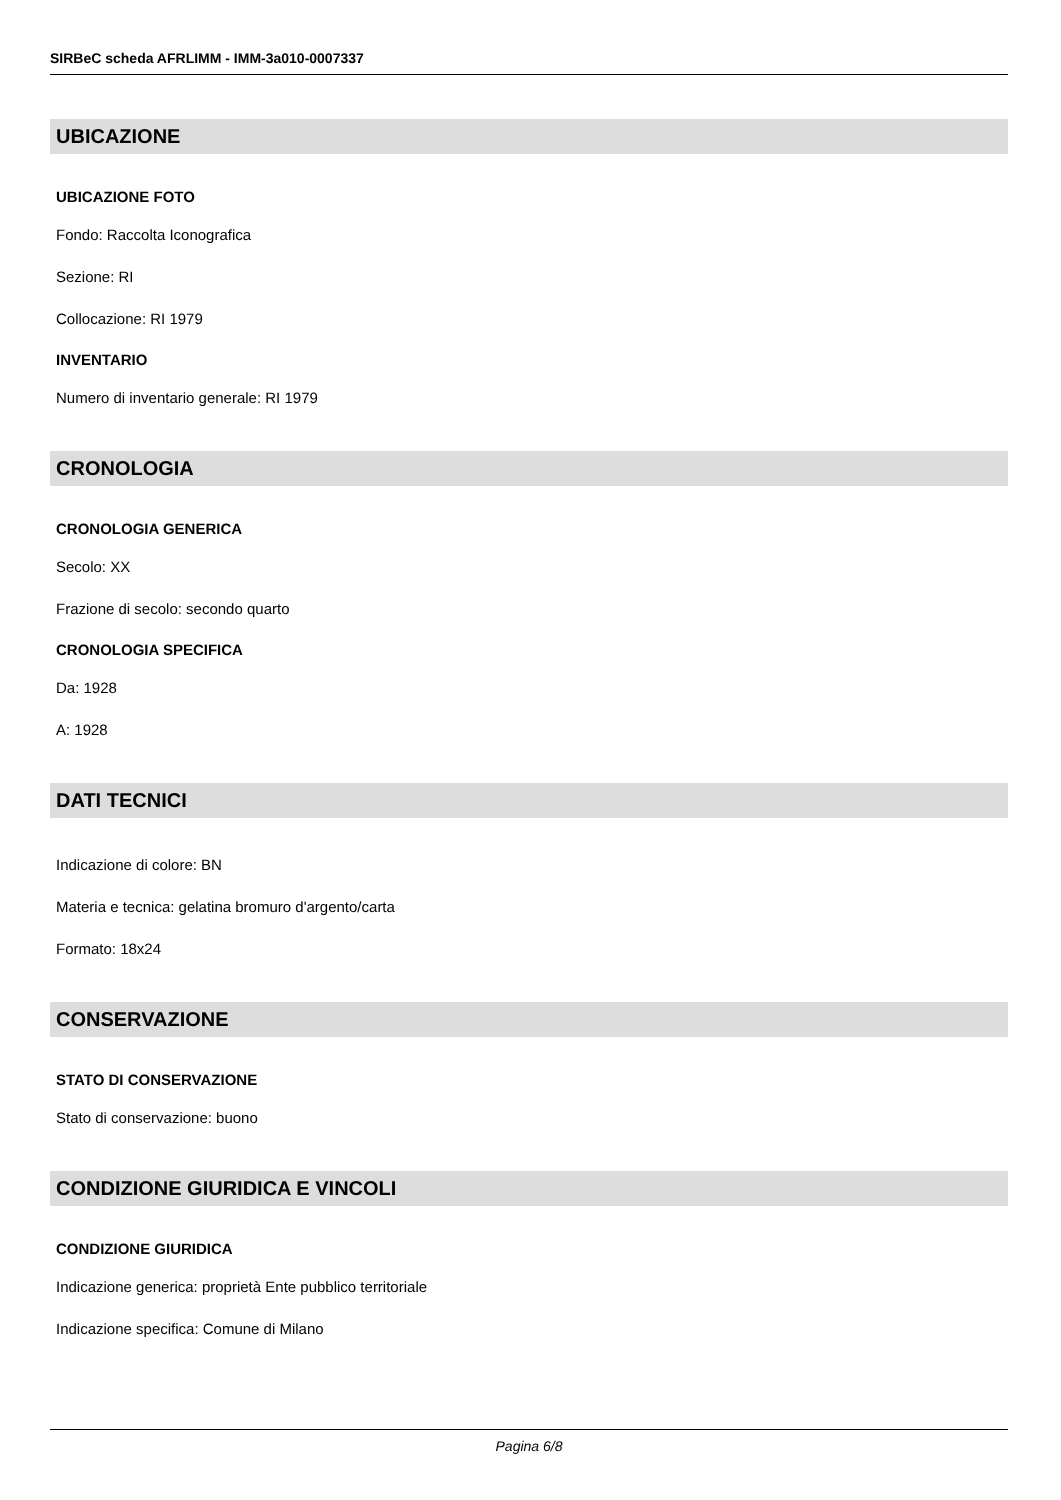SIRBeC scheda AFRLIMM - IMM-3a010-0007337
UBICAZIONE
UBICAZIONE FOTO
Fondo: Raccolta Iconografica
Sezione: RI
Collocazione: RI 1979
INVENTARIO
Numero di inventario generale: RI 1979
CRONOLOGIA
CRONOLOGIA GENERICA
Secolo: XX
Frazione di secolo: secondo quarto
CRONOLOGIA SPECIFICA
Da: 1928
A: 1928
DATI TECNICI
Indicazione di colore: BN
Materia e tecnica: gelatina bromuro d'argento/carta
Formato: 18x24
CONSERVAZIONE
STATO DI CONSERVAZIONE
Stato di conservazione: buono
CONDIZIONE GIURIDICA E VINCOLI
CONDIZIONE GIURIDICA
Indicazione generica: proprietà Ente pubblico territoriale
Indicazione specifica: Comune di Milano
Pagina 6/8